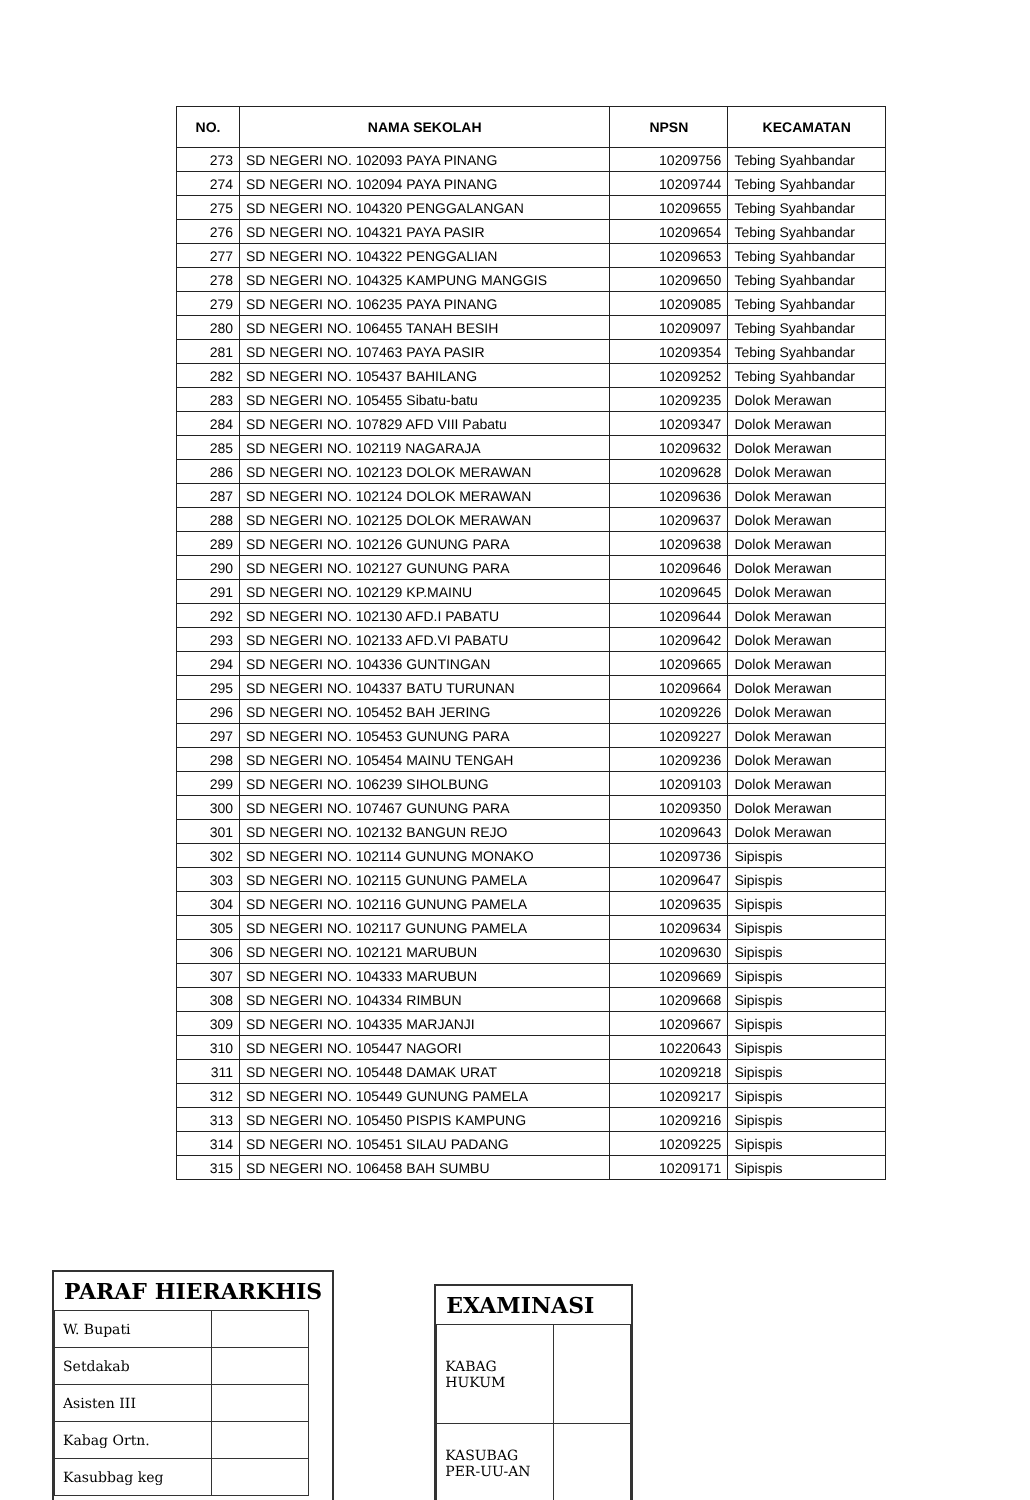| NO. | NAMA SEKOLAH | NPSN | KECAMATAN |
| --- | --- | --- | --- |
| 273 | SD NEGERI NO. 102093 PAYA PINANG | 10209756 | Tebing Syahbandar |
| 274 | SD NEGERI NO. 102094 PAYA PINANG | 10209744 | Tebing Syahbandar |
| 275 | SD NEGERI NO. 104320 PENGGALANGAN | 10209655 | Tebing Syahbandar |
| 276 | SD NEGERI NO. 104321 PAYA PASIR | 10209654 | Tebing Syahbandar |
| 277 | SD NEGERI NO. 104322 PENGGALIAN | 10209653 | Tebing Syahbandar |
| 278 | SD NEGERI NO. 104325 KAMPUNG MANGGIS | 10209650 | Tebing Syahbandar |
| 279 | SD NEGERI NO. 106235 PAYA PINANG | 10209085 | Tebing Syahbandar |
| 280 | SD NEGERI NO. 106455 TANAH BESIH | 10209097 | Tebing Syahbandar |
| 281 | SD NEGERI NO. 107463 PAYA PASIR | 10209354 | Tebing Syahbandar |
| 282 | SD NEGERI NO. 105437 BAHILANG | 10209252 | Tebing Syahbandar |
| 283 | SD NEGERI NO. 105455 Sibatu-batu | 10209235 | Dolok Merawan |
| 284 | SD NEGERI NO. 107829 AFD VIII Pabatu | 10209347 | Dolok Merawan |
| 285 | SD NEGERI NO. 102119 NAGARAJA | 10209632 | Dolok Merawan |
| 286 | SD NEGERI NO. 102123 DOLOK MERAWAN | 10209628 | Dolok Merawan |
| 287 | SD NEGERI NO. 102124 DOLOK MERAWAN | 10209636 | Dolok Merawan |
| 288 | SD NEGERI NO. 102125 DOLOK MERAWAN | 10209637 | Dolok Merawan |
| 289 | SD NEGERI NO. 102126 GUNUNG PARA | 10209638 | Dolok Merawan |
| 290 | SD NEGERI NO. 102127 GUNUNG PARA | 10209646 | Dolok Merawan |
| 291 | SD NEGERI NO. 102129 KP.MAINU | 10209645 | Dolok Merawan |
| 292 | SD NEGERI NO. 102130 AFD.I PABATU | 10209644 | Dolok Merawan |
| 293 | SD NEGERI NO. 102133 AFD.VI PABATU | 10209642 | Dolok Merawan |
| 294 | SD NEGERI NO. 104336 GUNTINGAN | 10209665 | Dolok Merawan |
| 295 | SD NEGERI NO. 104337 BATU TURUNAN | 10209664 | Dolok Merawan |
| 296 | SD NEGERI NO. 105452 BAH JERING | 10209226 | Dolok Merawan |
| 297 | SD NEGERI NO. 105453 GUNUNG PARA | 10209227 | Dolok Merawan |
| 298 | SD NEGERI NO. 105454 MAINU TENGAH | 10209236 | Dolok Merawan |
| 299 | SD NEGERI NO. 106239 SIHOLBUNG | 10209103 | Dolok Merawan |
| 300 | SD NEGERI NO. 107467 GUNUNG PARA | 10209350 | Dolok Merawan |
| 301 | SD NEGERI NO. 102132 BANGUN REJO | 10209643 | Dolok Merawan |
| 302 | SD NEGERI NO. 102114 GUNUNG MONAKO | 10209736 | Sipispis |
| 303 | SD NEGERI NO. 102115 GUNUNG PAMELA | 10209647 | Sipispis |
| 304 | SD NEGERI NO. 102116 GUNUNG PAMELA | 10209635 | Sipispis |
| 305 | SD NEGERI NO. 102117 GUNUNG PAMELA | 10209634 | Sipispis |
| 306 | SD NEGERI NO. 102121 MARUBUN | 10209630 | Sipispis |
| 307 | SD NEGERI NO. 104333 MARUBUN | 10209669 | Sipispis |
| 308 | SD NEGERI NO. 104334 RIMBUN | 10209668 | Sipispis |
| 309 | SD NEGERI NO. 104335 MARJANJI | 10209667 | Sipispis |
| 310 | SD NEGERI NO. 105447 NAGORI | 10220643 | Sipispis |
| 311 | SD NEGERI NO. 105448 DAMAK URAT | 10209218 | Sipispis |
| 312 | SD NEGERI NO. 105449 GUNUNG PAMELA | 10209217 | Sipispis |
| 313 | SD NEGERI NO. 105450 PISPIS KAMPUNG | 10209216 | Sipispis |
| 314 | SD NEGERI NO. 105451 SILAU PADANG | 10209225 | Sipispis |
| 315 | SD NEGERI NO. 106458 BAH SUMBU | 10209171 | Sipispis |
PARAF HIERARKHIS
| W. Bupati | |
| Setdakab | |
| Asisten III | |
| Kabag Ortn. | |
| Kasubbag keg | |
EXAMINASI
| KABAG HUKUM | |
| KASUBAG PER-UU-AN | |